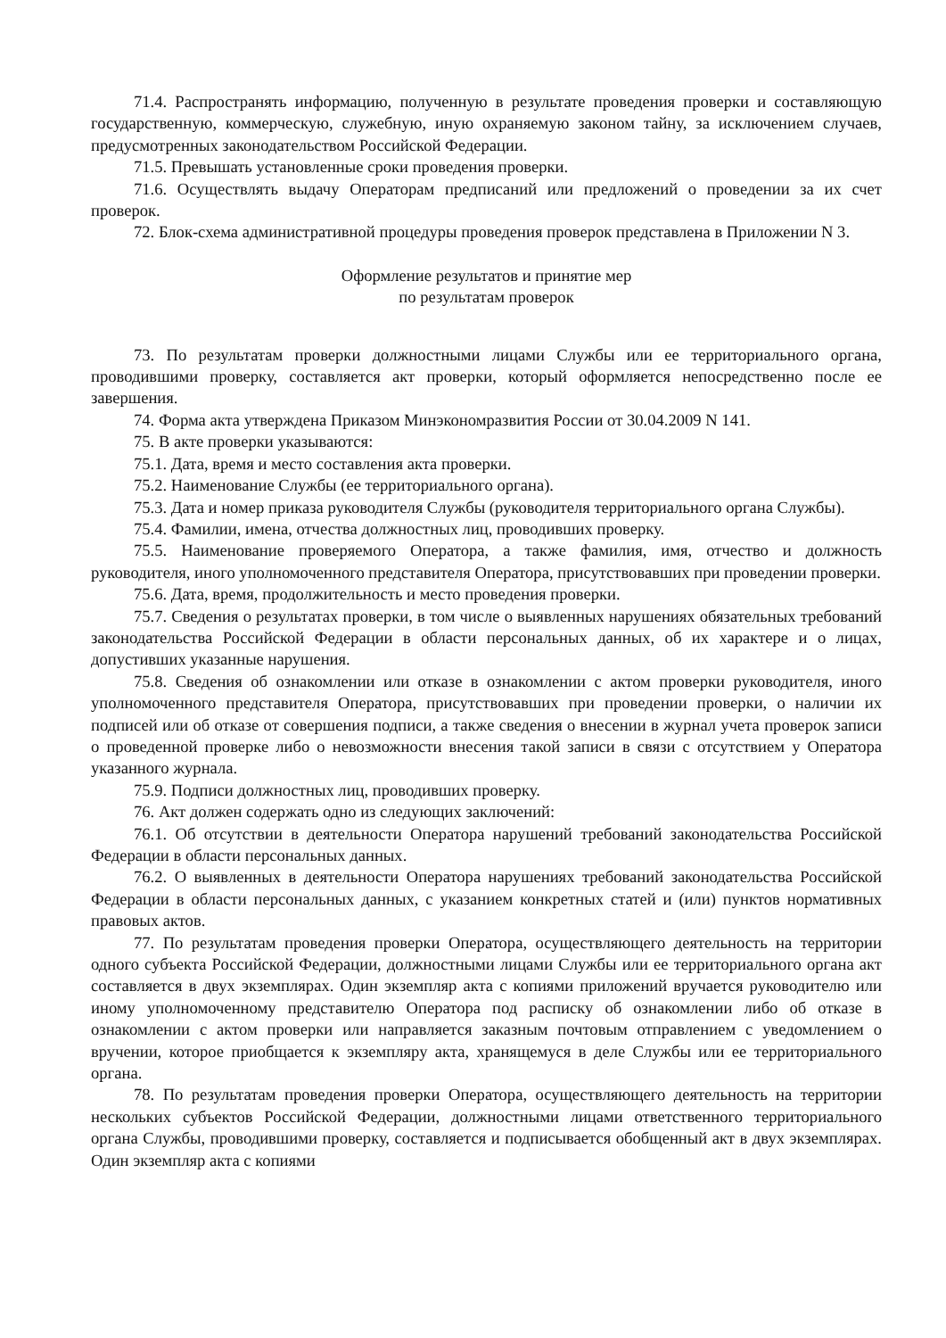71.4. Распространять информацию, полученную в результате проведения проверки и составляющую государственную, коммерческую, служебную, иную охраняемую законом тайну, за исключением случаев, предусмотренных законодательством Российской Федерации.
71.5. Превышать установленные сроки проведения проверки.
71.6. Осуществлять выдачу Операторам предписаний или предложений о проведении за их счет проверок.
72. Блок-схема административной процедуры проведения проверок представлена в Приложении N 3.
Оформление результатов и принятие мер
по результатам проверок
73. По результатам проверки должностными лицами Службы или ее территориального органа, проводившими проверку, составляется акт проверки, который оформляется непосредственно после ее завершения.
74. Форма акта утверждена Приказом Минэкономразвития России от 30.04.2009 N 141.
75. В акте проверки указываются:
75.1. Дата, время и место составления акта проверки.
75.2. Наименование Службы (ее территориального органа).
75.3. Дата и номер приказа руководителя Службы (руководителя территориального органа Службы).
75.4. Фамилии, имена, отчества должностных лиц, проводивших проверку.
75.5. Наименование проверяемого Оператора, а также фамилия, имя, отчество и должность руководителя, иного уполномоченного представителя Оператора, присутствовавших при проведении проверки.
75.6. Дата, время, продолжительность и место проведения проверки.
75.7. Сведения о результатах проверки, в том числе о выявленных нарушениях обязательных требований законодательства Российской Федерации в области персональных данных, об их характере и о лицах, допустивших указанные нарушения.
75.8. Сведения об ознакомлении или отказе в ознакомлении с актом проверки руководителя, иного уполномоченного представителя Оператора, присутствовавших при проведении проверки, о наличии их подписей или об отказе от совершения подписи, а также сведения о внесении в журнал учета проверок записи о проведенной проверке либо о невозможности внесения такой записи в связи с отсутствием у Оператора указанного журнала.
75.9. Подписи должностных лиц, проводивших проверку.
76. Акт должен содержать одно из следующих заключений:
76.1. Об отсутствии в деятельности Оператора нарушений требований законодательства Российской Федерации в области персональных данных.
76.2. О выявленных в деятельности Оператора нарушениях требований законодательства Российской Федерации в области персональных данных, с указанием конкретных статей и (или) пунктов нормативных правовых актов.
77. По результатам проведения проверки Оператора, осуществляющего деятельность на территории одного субъекта Российской Федерации, должностными лицами Службы или ее территориального органа акт составляется в двух экземплярах. Один экземпляр акта с копиями приложений вручается руководителю или иному уполномоченному представителю Оператора под расписку об ознакомлении либо об отказе в ознакомлении с актом проверки или направляется заказным почтовым отправлением с уведомлением о вручении, которое приобщается к экземпляру акта, хранящемуся в деле Службы или ее территориального органа.
78. По результатам проведения проверки Оператора, осуществляющего деятельность на территории нескольких субъектов Российской Федерации, должностными лицами ответственного территориального органа Службы, проводившими проверку, составляется и подписывается обобщенный акт в двух экземплярах. Один экземпляр акта с копиями